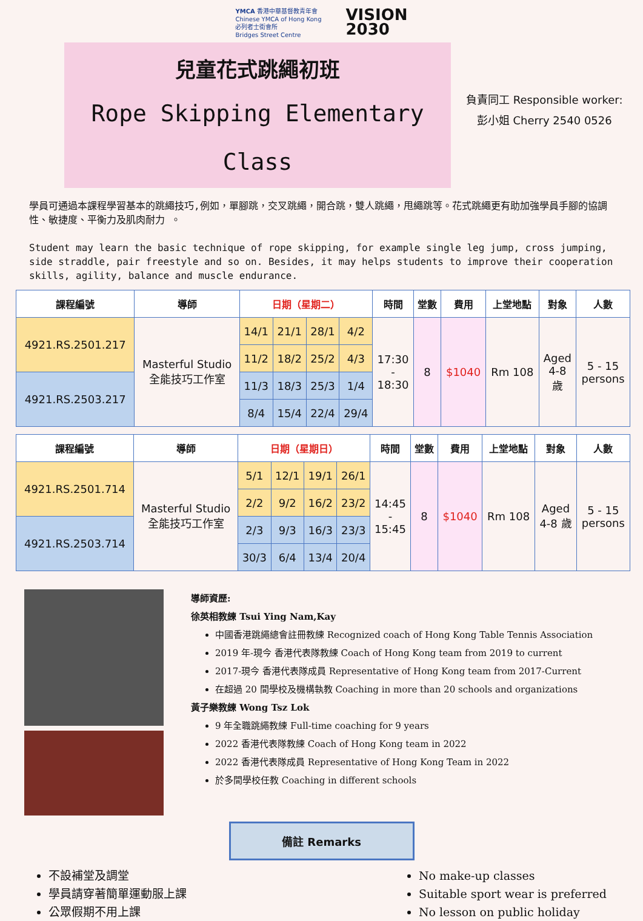YMCA 香港中華基督教青年會
Chinese YMCA of Hong Kong
必列者士街會所
Bridges Street Centre
VISION
2030
兒童花式跳繩初班
Rope Skipping Elementary
Class
負責同工 Responsible worker:
彭小姐 Cherry 2540 0526
學員可通過本課程學習基本的跳繩技巧,例如，單腳跳，交叉跳繩，開合跳，雙人跳繩，甩繩跳等。花式跳繩更有助加強學員手腳的協調性、敏捷度、平衡力及肌肉耐力 。
Student may learn the basic technique of rope skipping, for example single leg jump, cross jumping, side straddle, pair freestyle and so on. Besides, it may helps students to improve their cooperation skills, agility, balance and muscle endurance.
| 課程編號 | 導師 | 日期（星期二） | | | | 時間 | 堂數 | 費用 | 上堂地點 | 對象 | 人數 |
| --- | --- | --- | --- | --- | --- | --- | --- | --- | --- | --- | --- |
| 4921.RS.2501.217 | Masterful Studio 全能技巧工作室 | 14/1 | 21/1 | 28/1 | 4/2 | 17:30 - 18:30 | 8 | $1040 | Rm 108 | Aged 4-8 歲 | 5 - 15 persons |
| | | 11/2 | 18/2 | 25/2 | 4/3 | | | | | | |
| 4921.RS.2503.217 | | 11/3 | 18/3 | 25/3 | 1/4 | | | | | | |
| | | 8/4 | 15/4 | 22/4 | 29/4 | | | | | | |
| 課程編號 | 導師 | 日期（星期日） | | | | 時間 | 堂數 | 費用 | 上堂地點 | 對象 | 人數 |
| --- | --- | --- | --- | --- | --- | --- | --- | --- | --- | --- | --- |
| 4921.RS.2501.714 | Masterful Studio 全能技巧工作室 | 5/1 | 12/1 | 19/1 | 26/1 | 14:45 - 15:45 | 8 | $1040 | Rm 108 | Aged 4-8 歲 | 5 - 15 persons |
| | | 2/2 | 9/2 | 16/2 | 23/2 | | | | | | |
| 4921.RS.2503.714 | | 2/3 | 9/3 | 16/3 | 23/3 | | | | | | |
| | | 30/3 | 6/4 | 13/4 | 20/4 | | | | | | |
導師資歷:
徐英相教練 Tsui Ying Nam,Kay
中國香港跳繩總會註冊教練 Recognized coach of Hong Kong Table Tennis Association
2019 年-現今 香港代表隊教練 Coach of Hong Kong team from 2019 to current
2017-現今 香港代表隊成員 Representative of Hong Kong team from 2017-Current
在超過 20 間學校及機構執教 Coaching in more than 20 schools and organizations
黃子樂教練 Wong Tsz Lok
9 年全職跳繩教練 Full-time coaching for 9 years
2022 香港代表隊教練 Coach of Hong Kong team in 2022
2022 香港代表隊成員 Representative of Hong Kong Team in 2022
於多間學校任教 Coaching in different schools
備註 Remarks
不設補堂及調堂
學員請穿著簡單運動服上課
公眾假期不用上課
No make-up classes
Suitable sport wear is preferred
No lesson on public holiday